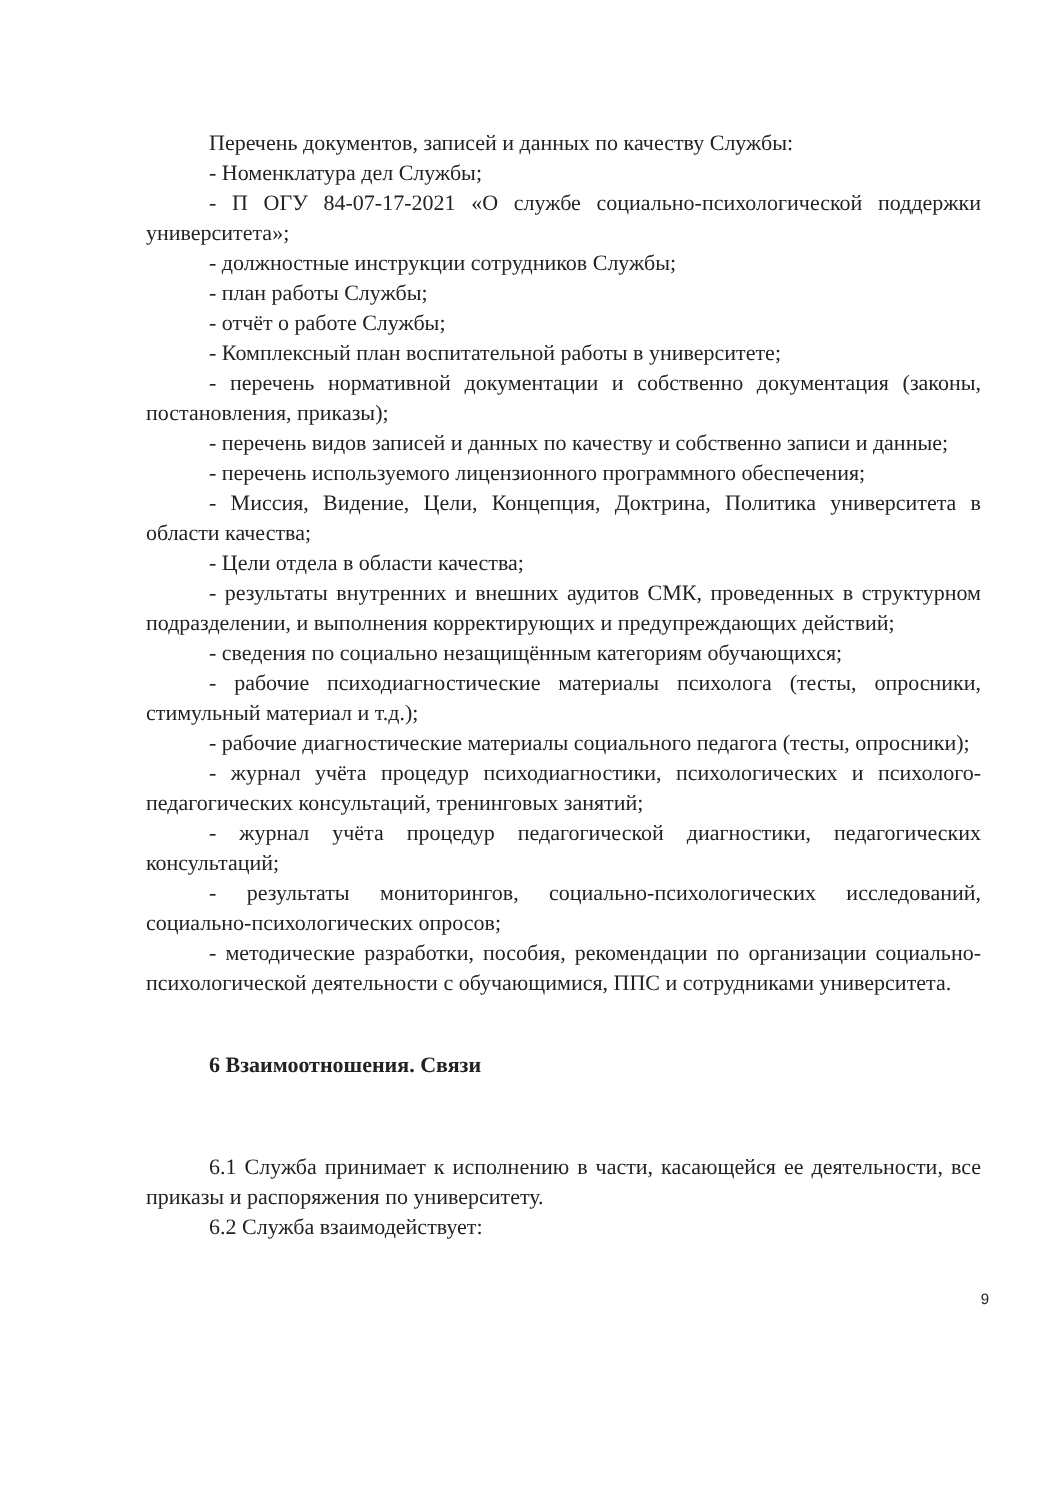Перечень документов, записей и данных по качеству Службы:
- Номенклатура дел Службы;
- П ОГУ 84-07-17-2021 «О службе социально-психологической поддержки университета»;
- должностные инструкции сотрудников Службы;
- план работы Службы;
- отчёт о работе Службы;
- Комплексный план воспитательной работы в университете;
- перечень нормативной документации и собственно документация (законы, постановления, приказы);
- перечень видов записей и данных по качеству и собственно записи и данные;
- перечень используемого лицензионного программного обеспечения;
- Миссия, Видение, Цели, Концепция, Доктрина, Политика университета в области качества;
- Цели отдела в области качества;
- результаты внутренних и внешних аудитов СМК, проведенных в структурном подразделении, и выполнения корректирующих и предупреждающих действий;
- сведения по социально незащищённым категориям обучающихся;
- рабочие психодиагностические материалы психолога (тесты, опросники, стимульный материал и т.д.);
- рабочие диагностические материалы социального педагога (тесты, опросники);
- журнал учёта процедур психодиагностики, психологических и психолого-педагогических консультаций, тренинговых занятий;
- журнал учёта процедур педагогической диагностики, педагогических консультаций;
- результаты мониторингов, социально-психологических исследований, социально-психологических опросов;
- методические разработки, пособия, рекомендации по организации социально-психологической деятельности с обучающимися, ППС и сотрудниками университета.
6 Взаимоотношения. Связи
6.1 Служба принимает к исполнению в части, касающейся ее деятельности, все приказы и распоряжения по университету.
6.2 Служба взаимодействует:
9